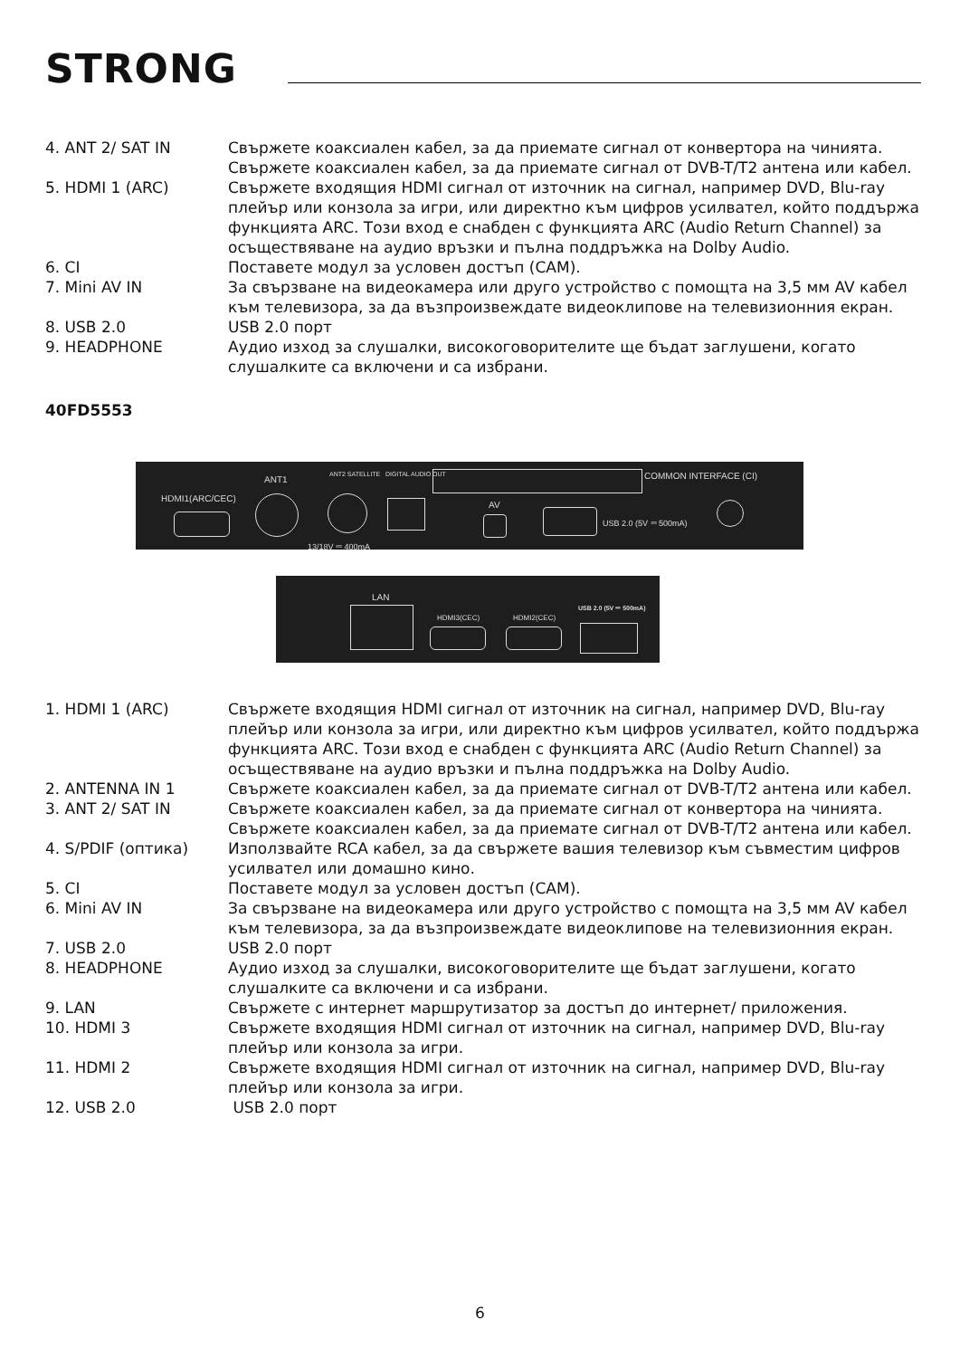STRONG
4. ANT 2/ SAT IN Свържете коаксиален кабел, за да приемате сигнал от конвертора на чинията. Свържете коаксиален кабел, за да приемате сигнал от DVB-T/T2 антена или кабел.
5. HDMI 1 (ARC) Свържете входящия HDMI сигнал от източник на сигнал, например DVD, Blu-ray плейър или конзола за игри, или директно към цифров усилвател, който поддържа функцията ARC. Този вход е снабден с функцията ARC (Audio Return Channel) за осъществяване на аудио връзки и пълна поддръжка на Dolby Audio.
6. CI Поставете модул за условен достъп (CAM).
7. Mini AV IN За свързване на видеокамера или друго устройство с помощта на 3,5 мм AV кабел към телевизора, за да възпроизвеждате видеоклипове на телевизионния екран.
8. USB 2.0 USB 2.0 порт
9. HEADPHONE Аудио изход за слушалки, високоговорителите ще бъдат заглушени, когато слушалките са включени и са избрани.
40FD5553
HDMI1(ARC/CEC)
ANT1 ANT2 SATELLITE
13/18V ⎓ 400mA
DIGITAL AUDIO OUT
AV
USB 2.0 (5V ⎓ 500mA)
COMMON INTERFACE (CI)
LAN
HDMI3(CEC) HDMI2(CEC)
USB 2.0 (5V ⎓ 500mA)
1. HDMI 1 (ARC) Свържете входящия HDMI сигнал от източник на сигнал, например DVD, Blu-ray плейър или конзола за игри, или директно към цифров усилвател, който поддържа функцията ARC. Този вход е снабден с функцията ARC (Audio Return Channel) за осъществяване на аудио връзки и пълна поддръжка на Dolby Audio.
2. ANTENNA IN 1 Свържете коаксиален кабел, за да приемате сигнал от DVB-T/T2 антена или кабел.
3. ANT 2/ SAT IN Свържете коаксиален кабел, за да приемате сигнал от конвертора на чинията. Свържете коаксиален кабел, за да приемате сигнал от DVB-T/T2 антена или кабел.
4. S/PDIF (оптика) Използвайте RCA кабел, за да свържете вашия телевизор към съвместим цифров усилвател или домашно кино.
5. CI Поставете модул за условен достъп (CAM).
6. Mini AV IN За свързване на видеокамера или друго устройство с помощта на 3,5 мм AV кабел към телевизора, за да възпроизвеждате видеоклипове на телевизионния екран.
7. USB 2.0 USB 2.0 порт
8. HEADPHONE Аудио изход за слушалки, високоговорителите ще бъдат заглушени, когато слушалките са включени и са избрани.
9. LAN Свържете с интернет маршрутизатор за достъп до интернет/ приложения.
10. HDMI 3 Свържете входящия HDMI сигнал от източник на сигнал, например DVD, Blu-ray плейър или конзола за игри.
11. HDMI 2 Свържете входящия HDMI сигнал от източник на сигнал, например DVD, Blu-ray плейър или конзола за игри.
12. USB 2.0 USB 2.0 порт
6